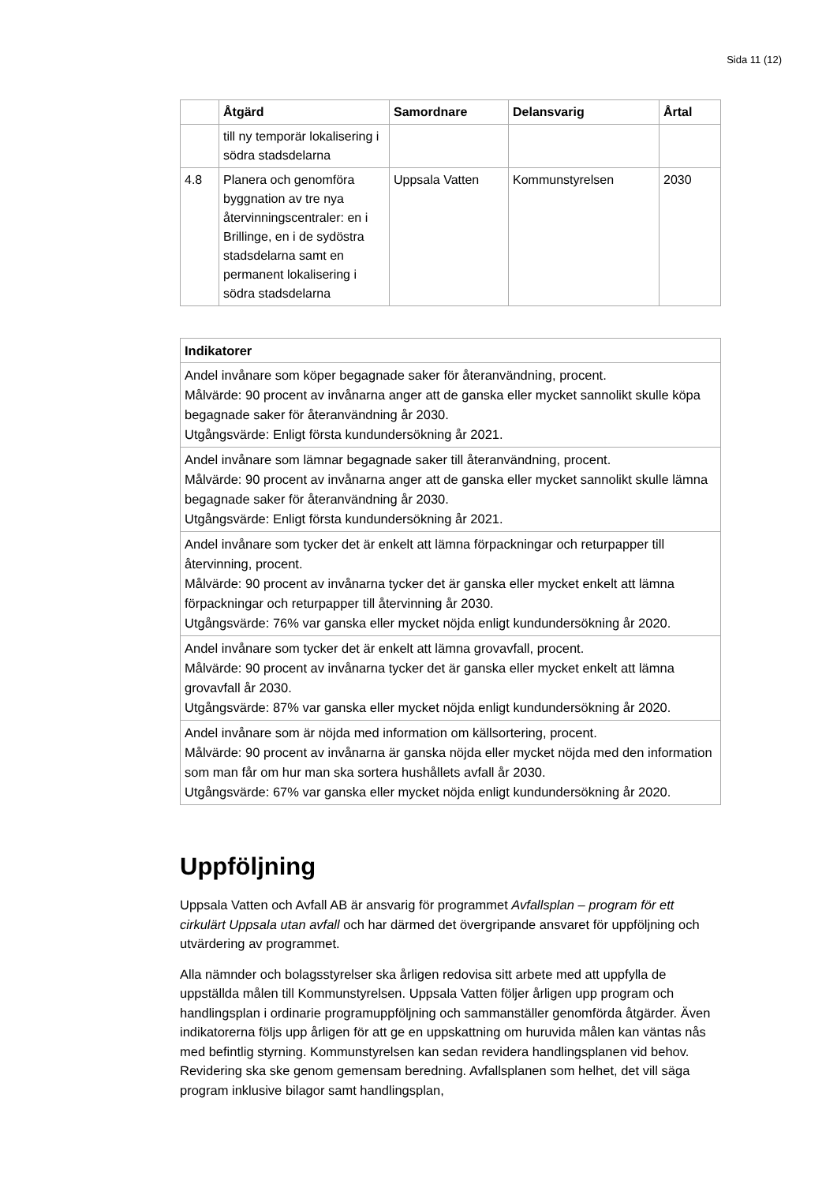Sida 11 (12)
| | Åtgärd | Samordnare | Delansvarig | Årtal |
| --- | --- | --- | --- | --- |
| | till ny temporär lokalisering i södra stadsdelarna | | | |
| 4.8 | Planera och genomföra byggnation av tre nya återvinningscentraler: en i Brillinge, en i de sydöstra stadsdelarna samt en permanent lokalisering i södra stadsdelarna | Uppsala Vatten | Kommunstyrelsen | 2030 |
| Indikatorer |
| --- |
| Andel invånare som köper begagnade saker för återanvändning, procent. Målvärde: 90 procent av invånarna anger att de ganska eller mycket sannolikt skulle köpa begagnade saker för återanvändning år 2030. Utgångsvärde: Enligt första kundundersökning år 2021. |
| Andel invånare som lämnar begagnade saker till återanvändning, procent. Målvärde: 90 procent av invånarna anger att de ganska eller mycket sannolikt skulle lämna begagnade saker för återanvändning år 2030. Utgångsvärde: Enligt första kundundersökning år 2021. |
| Andel invånare som tycker det är enkelt att lämna förpackningar och returpapper till återvinning, procent. Målvärde: 90 procent av invånarna tycker det är ganska eller mycket enkelt att lämna förpackningar och returpapper till återvinning år 2030. Utgångsvärde: 76% var ganska eller mycket nöjda enligt kundundersökning år 2020. |
| Andel invånare som tycker det är enkelt att lämna grovavfall, procent. Målvärde: 90 procent av invånarna tycker det är ganska eller mycket enkelt att lämna grovavfall år 2030. Utgångsvärde: 87% var ganska eller mycket nöjda enligt kundundersökning år 2020. |
| Andel invånare som är nöjda med information om källsortering, procent. Målvärde: 90 procent av invånarna är ganska nöjda eller mycket nöjda med den information som man får om hur man ska sortera hushållets avfall år 2030. Utgångsvärde: 67% var ganska eller mycket nöjda enligt kundundersökning år 2020. |
Uppföljning
Uppsala Vatten och Avfall AB är ansvarig för programmet Avfallsplan – program för ett cirkulärt Uppsala utan avfall och har därmed det övergripande ansvaret för uppföljning och utvärdering av programmet.
Alla nämnder och bolagsstyrelser ska årligen redovisa sitt arbete med att uppfylla de uppställda målen till Kommunstyrelsen. Uppsala Vatten följer årligen upp program och handlingsplan i ordinarie programuppföljning och sammanställer genomförda åtgärder. Även indikatorerna följs upp årligen för att ge en uppskattning om huruvida målen kan väntas nås med befintlig styrning. Kommunstyrelsen kan sedan revidera handlingsplanen vid behov. Revidering ska ske genom gemensam beredning. Avfallsplanen som helhet, det vill säga program inklusive bilagor samt handlingsplan,